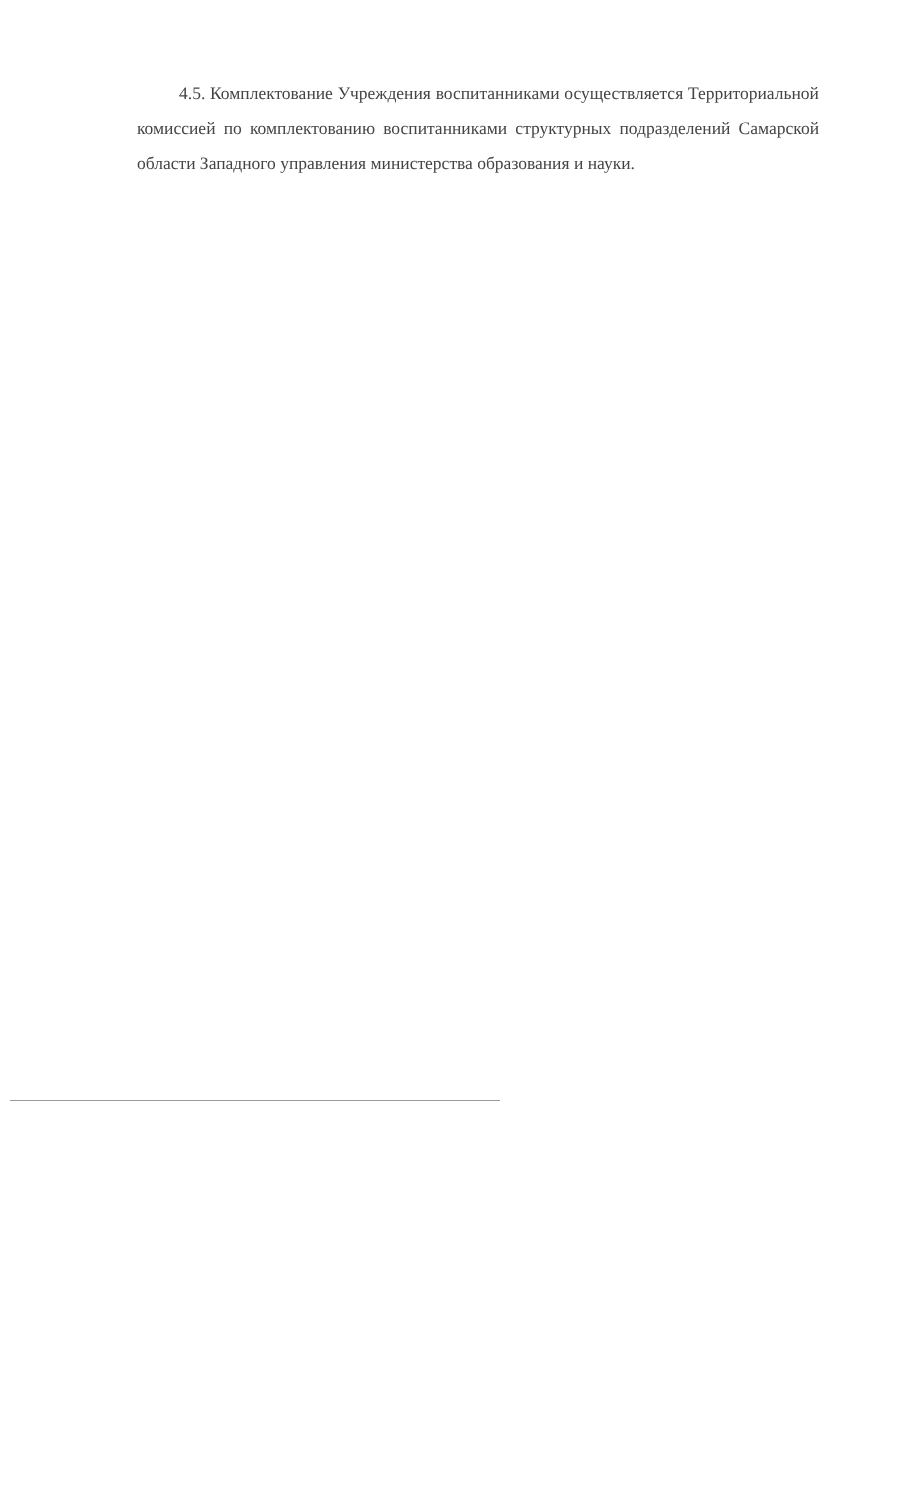4.5. Комплектование Учреждения воспитанниками осуществляется Территориальной комиссией по комплектованию воспитанниками структурных подразделений Самарской области Западного управления министерства образования и науки.